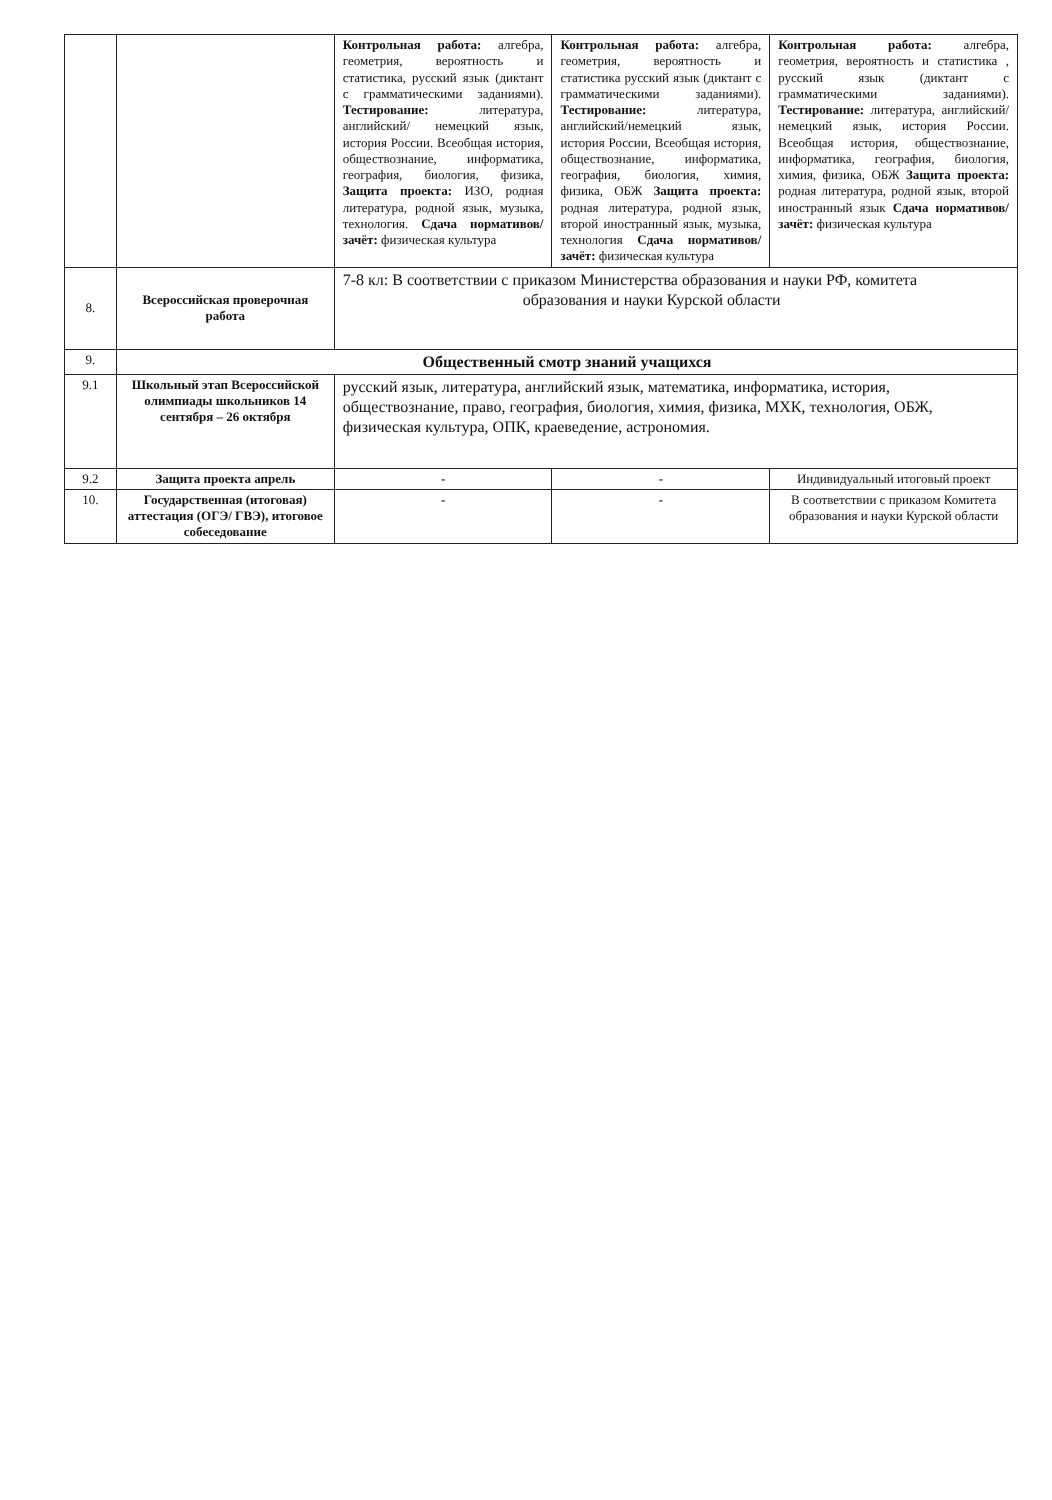| | | Контрольная работа: алгебра, геометрия, вероятность и статистика, русский язык (диктант с грамматическими заданиями). Тестирование: литература, английский/ немецкий язык, история России. Всеобщая история, обществознание, информатика, география, биология, физика, Защита проекта: ИЗО, родная литература, родной язык, музыка, технология. Сдача нормативов/ зачёт: физическая культура | Контрольная работа: алгебра, геометрия, вероятность и статистика русский язык (диктант с грамматическими заданиями). Тестирование: литература, английский/немецкий язык, история России, Всеобщая история, обществознание, информатика, география, биология, химия, физика, ОБЖ Защита проекта: родная литература, родной язык, второй иностранный язык, музыка, технология Сдача нормативов/ зачёт: физическая культура | Контрольная работа: алгебра, геометрия, вероятность и статистика , русский язык (диктант с грамматическими заданиями). Тестирование: литература, английский/ немецкий язык, история России. Всеобщая история, обществознание, информатика, география, биология, химия, физика, ОБЖ Защита проекта: родная литература, родной язык, второй иностранный язык Сдача нормативов/ зачёт: физическая культура |
| 8. | Всероссийская проверочная работа | 7-8 кл: В соответствии с приказом Министерства образования и науки РФ, комитета образования и науки Курской области | | |
| 9. | Общественный смотр знаний учащихся | | | |
| 9.1 | Школьный этап Всероссийской олимпиады школьников 14 сентября – 26 октября | русский язык, литература, английский язык, математика, информатика, история, обществознание, право, география, биология, химия, физика, МХК, технология, ОБЖ, физическая культура, ОПК, краеведение, астрономия. | | |
| 9.2 | Защита проекта апрель | - | - | Индивидуальный итоговый проект |
| 10. | Государственная (итоговая) аттестация (ОГЭ/ ГВЭ), итоговое собеседование | - | - | В соответствии с приказом Комитета образования и науки Курской области |